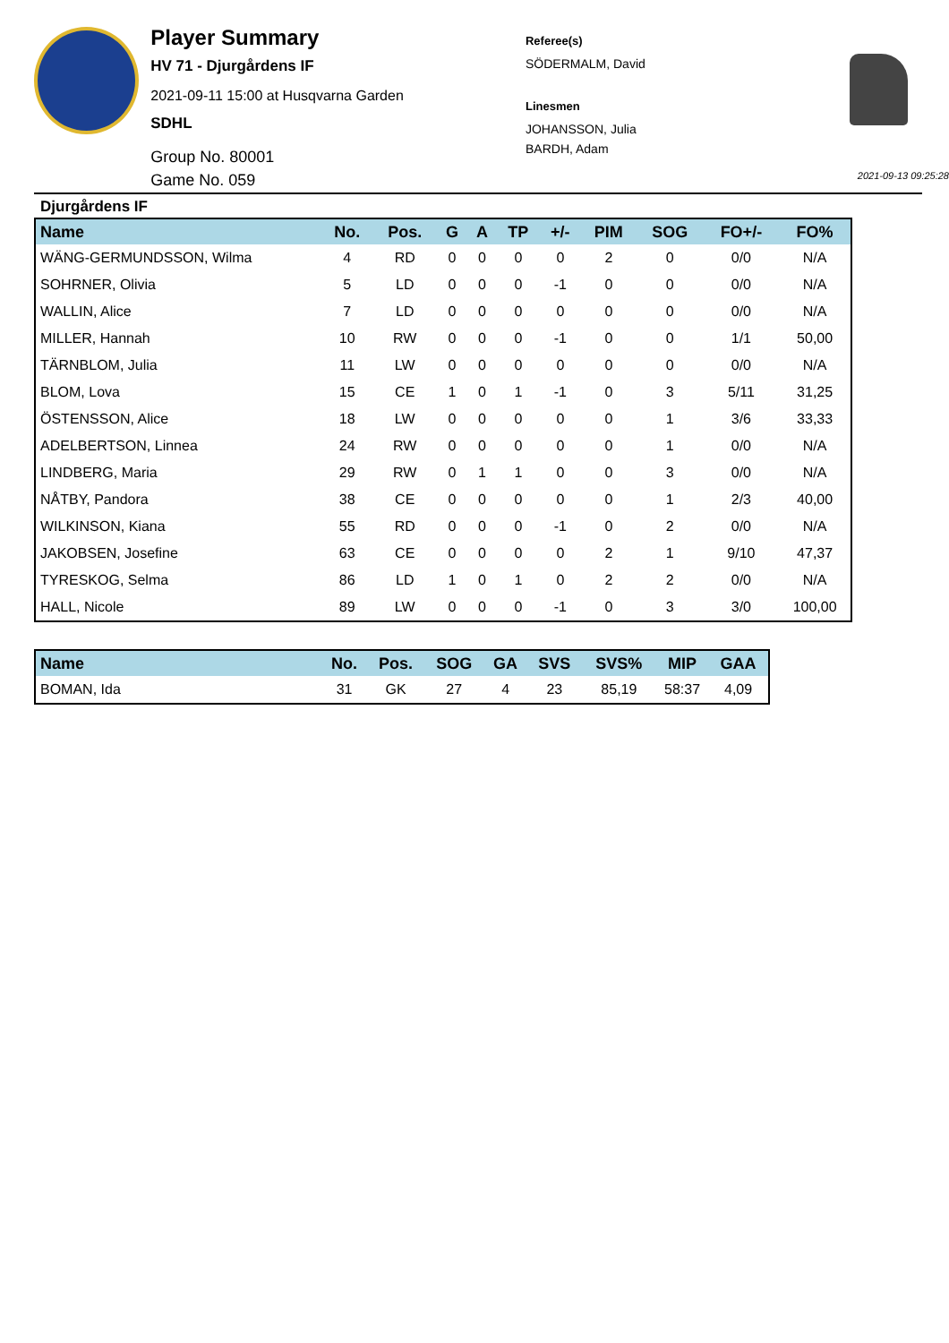Player Summary
HV 71 - Djurgårdens IF
2021-09-11 15:00 at Husqvarna Garden
SDHL
Group No. 80001
Game No. 059
Referee(s)
SÖDERMALM, David
Linesmen
JOHANSSON, Julia
BARDH, Adam
2021-09-13 09:25:28
Djurgårdens IF
| Name | No. | Pos. | G | A | TP | +/- | PIM | SOG | FO+/- | FO% |
| --- | --- | --- | --- | --- | --- | --- | --- | --- | --- | --- |
| WÄNG-GERMUNDSSON, Wilma | 4 | RD | 0 | 0 | 0 | 0 | 2 | 0 | 0/0 | N/A |
| SOHRNER, Olivia | 5 | LD | 0 | 0 | 0 | -1 | 0 | 0 | 0/0 | N/A |
| WALLIN, Alice | 7 | LD | 0 | 0 | 0 | 0 | 0 | 0 | 0/0 | N/A |
| MILLER, Hannah | 10 | RW | 0 | 0 | 0 | -1 | 0 | 0 | 1/1 | 50,00 |
| TÄRNBLOM, Julia | 11 | LW | 0 | 0 | 0 | 0 | 0 | 0 | 0/0 | N/A |
| BLOM, Lova | 15 | CE | 1 | 0 | 1 | -1 | 0 | 3 | 5/11 | 31,25 |
| ÖSTENSSON, Alice | 18 | LW | 0 | 0 | 0 | 0 | 0 | 1 | 3/6 | 33,33 |
| ADELBERTSON, Linnea | 24 | RW | 0 | 0 | 0 | 0 | 0 | 1 | 0/0 | N/A |
| LINDBERG, Maria | 29 | RW | 0 | 1 | 1 | 0 | 0 | 3 | 0/0 | N/A |
| NÅTBY, Pandora | 38 | CE | 0 | 0 | 0 | 0 | 0 | 1 | 2/3 | 40,00 |
| WILKINSON, Kiana | 55 | RD | 0 | 0 | 0 | -1 | 0 | 2 | 0/0 | N/A |
| JAKOBSEN, Josefine | 63 | CE | 0 | 0 | 0 | 0 | 2 | 1 | 9/10 | 47,37 |
| TYRESKOG, Selma | 86 | LD | 1 | 0 | 1 | 0 | 2 | 2 | 0/0 | N/A |
| HALL, Nicole | 89 | LW | 0 | 0 | 0 | -1 | 0 | 3 | 3/0 | 100,00 |
| Name | No. | Pos. | SOG | GA | SVS | SVS% | MIP | GAA |
| --- | --- | --- | --- | --- | --- | --- | --- | --- |
| BOMAN, Ida | 31 | GK | 27 | 4 | 23 | 85,19 | 58:37 | 4,09 |